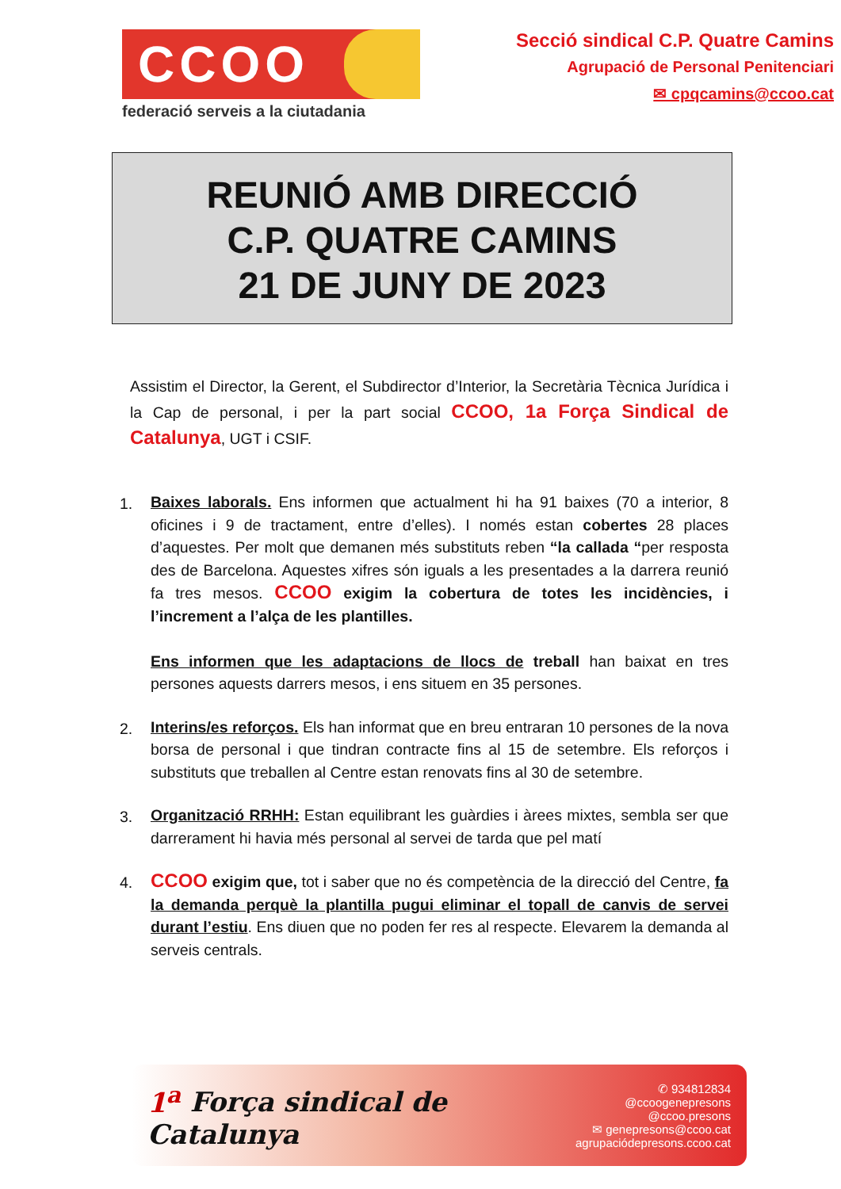CCOO
federació serveis a la ciutadania
Secció sindical C.P. Quatre Camins
Agrupació de Personal Penitenciari
✉ cpqcamins@ccoo.cat
REUNIÓ AMB DIRECCIÓ
C.P. QUATRE CAMINS
21 DE JUNY DE 2023
Assistim el Director, la Gerent, el Subdirector d’Interior, la Secretària Tècnica Jurídica i la Cap de personal, i per la part social CCOO, 1a Força Sindical de Catalunya, UGT i CSIF.
1.
Baixes laborals. Ens informen que actualment hi ha 91 baixes (70 a interior, 8 oficines i 9 de tractament, entre d’elles). I només estan cobertes 28 places d’aquestes. Per molt que demanen més substituts reben “la callada “per resposta des de Barcelona. Aquestes xifres són iguals a les presentades a la darrera reunió fa tres mesos. CCOO exigim la cobertura de totes les incidències, i l’increment a l’alça de les plantilles.
Ens informen que les adaptacions de llocs de treball han baixat en tres persones aquests darrers mesos, i ens situem en 35 persones.
2.
Interins/es reforços. Els han informat que en breu entraran 10 persones de la nova borsa de personal i que tindran contracte fins al 15 de setembre. Els reforços i substituts que treballen al Centre estan renovats fins al 30 de setembre.
3.
Organització RRHH: Estan equilibrant les guàrdies i àrees mixtes, sembla ser que darrerament hi havia més personal al servei de tarda que pel matí
4.
CCOO exigim que, tot i saber que no és competència de la direcció del Centre, fa la demanda perquè la plantilla pugui eliminar el topall de canvis de servei durant l’estiu. Ens diuen que no poden fer res al respecte. Elevarem la demanda al serveis centrals.
1<sup>a</sup> Força sindical de Catalunya
✆ 934812834
@ccoogenepresons
@ccoo.presons
✉ genepresons@ccoo.cat
agrupaciódepresons.ccoo.cat